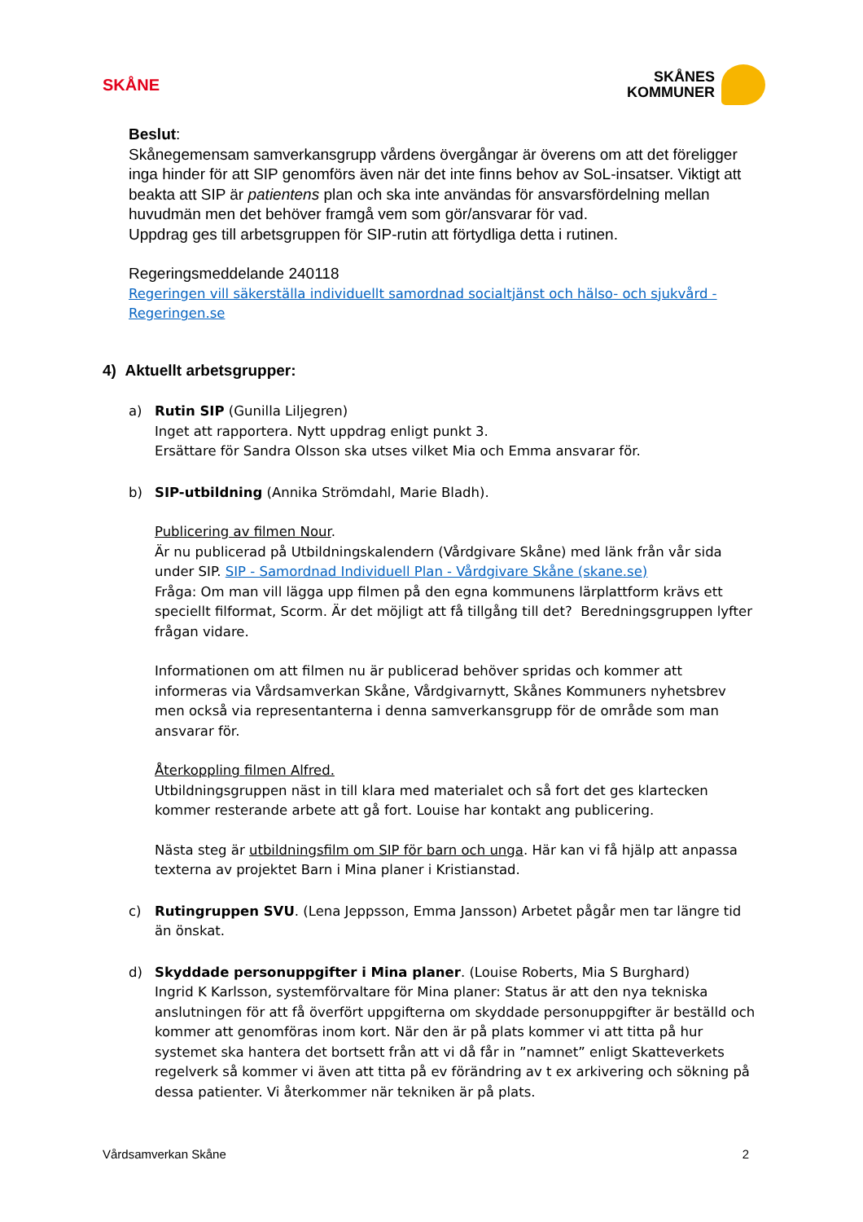SKÅNE
SKÅNES
KOMMUNER
Beslut:
Skånegemensam samverkansgrupp vårdens övergångar är överens om att det föreligger inga hinder för att SIP genomförs även när det inte finns behov av SoL-insatser. Viktigt att beakta att SIP är patientens plan och ska inte användas för ansvarsfördelning mellan huvudmän men det behöver framgå vem som gör/ansvarar för vad.
Uppdrag ges till arbetsgruppen för SIP-rutin att förtydliga detta i rutinen.
Regeringsmeddelande 240118
Regeringen vill säkerställa individuellt samordnad socialtjänst och hälso- och sjukvård - Regeringen.se
4) Aktuellt arbetsgrupper:
a) Rutin SIP (Gunilla Liljegren)
Inget att rapportera. Nytt uppdrag enligt punkt 3.
Ersättare för Sandra Olsson ska utses vilket Mia och Emma ansvarar för.
b) SIP-utbildning (Annika Strömdahl, Marie Bladh).
Publicering av filmen Nour.
Är nu publicerad på Utbildningskalendern (Vårdgivare Skåne) med länk från vår sida under SIP. SIP - Samordnad Individuell Plan - Vårdgivare Skåne (skane.se)
Fråga: Om man vill lägga upp filmen på den egna kommunens lärplattform krävs ett speciellt filformat, Scorm. Är det möjligt att få tillgång till det? Beredningsgruppen lyfter frågan vidare.
Informationen om att filmen nu är publicerad behöver spridas och kommer att informeras via Vårdsamverkan Skåne, Vårdgivarnytt, Skånes Kommuners nyhetsbrev men också via representanterna i denna samverkansgrupp för de område som man ansvarar för.
Återkoppling filmen Alfred.
Utbildningsgruppen näst in till klara med materialet och så fort det ges klartecken kommer resterande arbete att gå fort. Louise har kontakt ang publicering.
Nästa steg är utbildningsfilm om SIP för barn och unga. Här kan vi få hjälp att anpassa texterna av projektet Barn i Mina planer i Kristianstad.
c) Rutingruppen SVU. (Lena Jeppsson, Emma Jansson) Arbetet pågår men tar längre tid än önskat.
d) Skyddade personuppgifter i Mina planer. (Louise Roberts, Mia S Burghard)
Ingrid K Karlsson, systemförvaltare för Mina planer: Status är att den nya tekniska anslutningen för att få överfört uppgifterna om skyddade personuppgifter är beställd och kommer att genomföras inom kort. När den är på plats kommer vi att titta på hur systemet ska hantera det bortsett från att vi då får in ”namnet” enligt Skatteverkets regelverk så kommer vi även att titta på ev förändring av t ex arkivering och sökning på dessa patienter. Vi återkommer när tekniken är på plats.
Vårdsamverkan Skåne 2